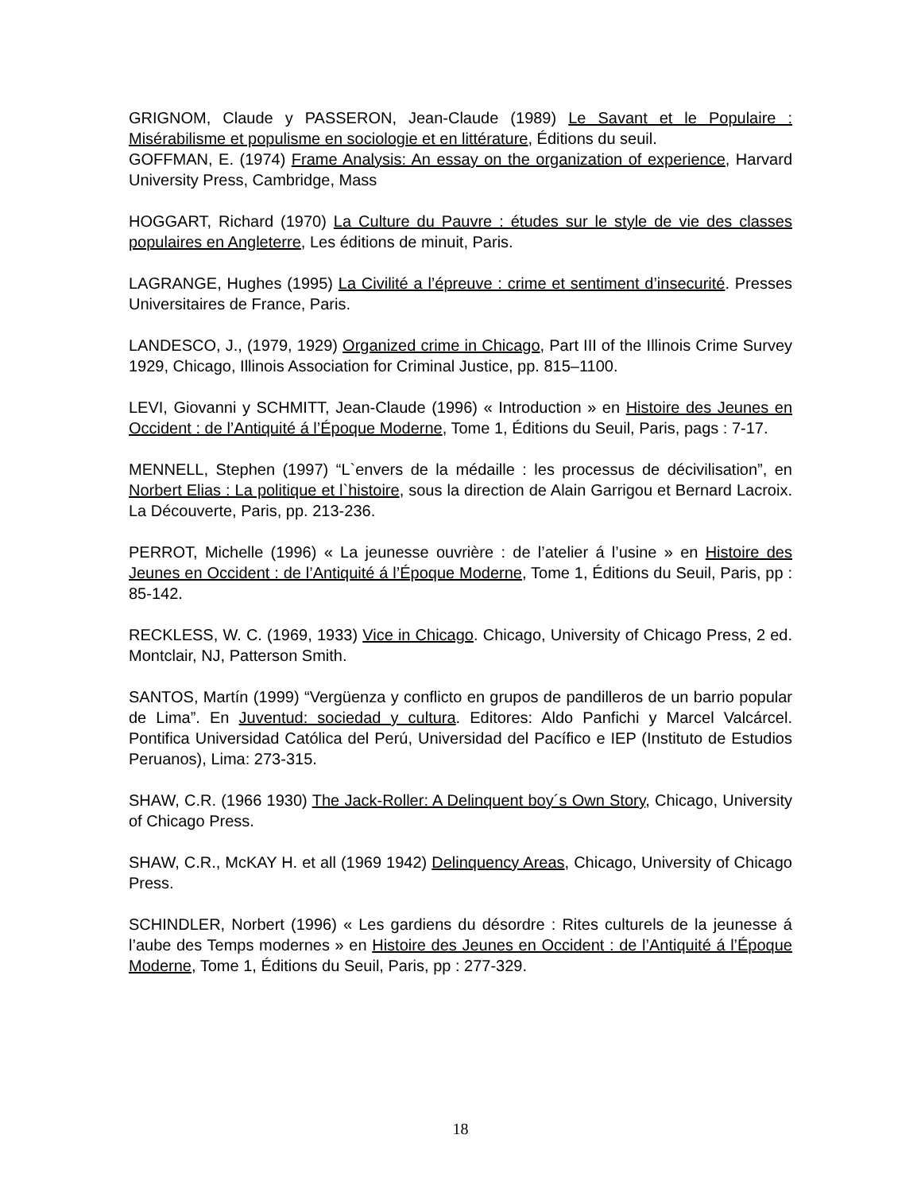GRIGNOM, Claude y PASSERON, Jean-Claude (1989) Le Savant et le Populaire : Misérabilisme et populisme en sociologie et en littérature, Éditions du seuil.
GOFFMAN, E. (1974) Frame Analysis: An essay on the organization of experience, Harvard University Press, Cambridge, Mass
HOGGART, Richard (1970) La Culture du Pauvre : études sur le style de vie des classes populaires en Angleterre, Les éditions de minuit, Paris.
LAGRANGE, Hughes (1995) La Civilité a l’épreuve : crime et sentiment d’insecurité. Presses Universitaires de France, Paris.
LANDESCO, J., (1979, 1929) Organized crime in Chicago, Part III of the Illinois Crime Survey 1929, Chicago, Illinois Association for Criminal Justice, pp. 815–1100.
LEVI, Giovanni y SCHMITT, Jean-Claude (1996) « Introduction » en Histoire des Jeunes en Occident : de l’Antiquité á l’Époque Moderne, Tome 1, Éditions du Seuil, Paris, pags : 7-17.
MENNELL, Stephen (1997) “L`envers de la médaille : les processus de décivilisation”, en Norbert Elias : La politique et l`histoire, sous la direction de Alain Garrigou et Bernard Lacroix. La Découverte, Paris, pp. 213-236.
PERROT, Michelle (1996) « La jeunesse ouvrière : de l’atelier á l’usine » en Histoire des Jeunes en Occident : de l’Antiquité á l’Époque Moderne, Tome 1, Éditions du Seuil, Paris, pp : 85-142.
RECKLESS, W. C. (1969, 1933) Vice in Chicago. Chicago, University of Chicago Press, 2 ed. Montclair, NJ, Patterson Smith.
SANTOS, Martín (1999) “Vergüenza y conflicto en grupos de pandilleros de un barrio popular de Lima”. En Juventud: sociedad y cultura. Editores: Aldo Panfichi y Marcel Valcárcel. Pontifica Universidad Católica del Perú, Universidad del Pacífico e IEP (Instituto de Estudios Peruanos), Lima: 273-315.
SHAW, C.R. (1966 1930) The Jack-Roller: A Delinquent boy´s Own Story, Chicago, University of Chicago Press.
SHAW, C.R., McKAY H. et all (1969 1942) Delinquency Areas, Chicago, University of Chicago Press.
SCHINDLER, Norbert (1996) « Les gardiens du désordre : Rites culturels de la jeunesse á l’aube des Temps modernes » en Histoire des Jeunes en Occident : de l’Antiquité á l’Époque Moderne, Tome 1, Éditions du Seuil, Paris, pp : 277-329.
18